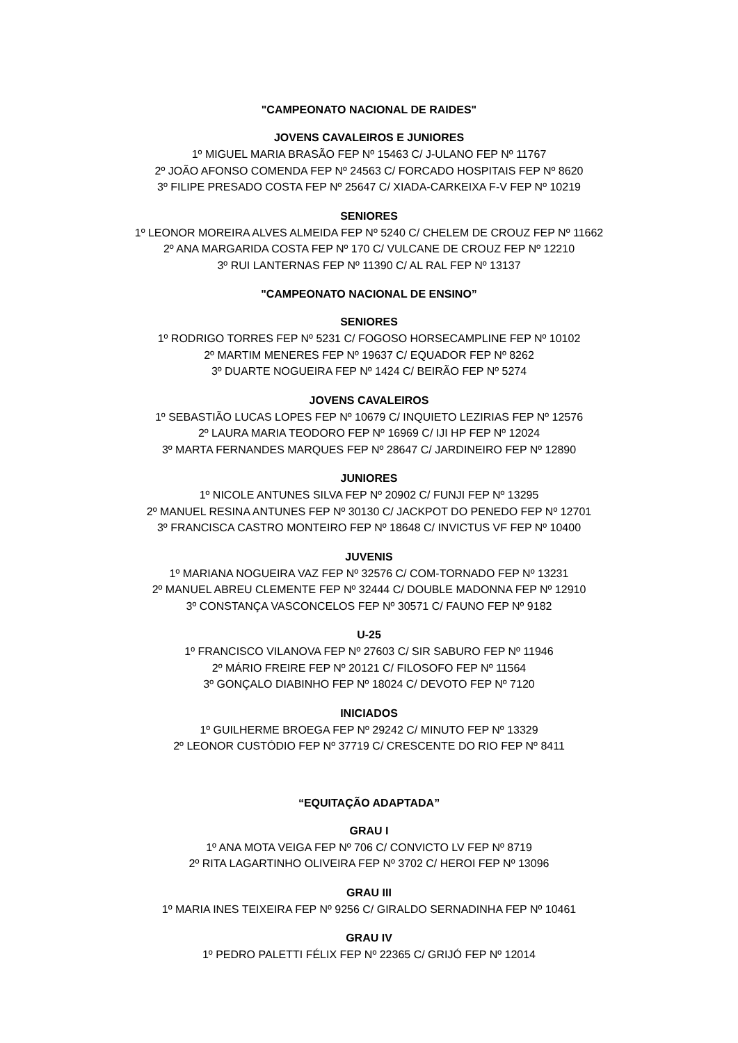"CAMPEONATO NACIONAL DE RAIDES"
JOVENS CAVALEIROS E JUNIORES
1º MIGUEL MARIA BRASÃO FEP Nº 15463 C/ J-ULANO FEP Nº 11767
2º JOÃO AFONSO COMENDA FEP Nº 24563 C/ FORCADO HOSPITAIS FEP Nº 8620
3º FILIPE PRESADO COSTA FEP Nº 25647 C/ XIADA-CARKEIXA F-V FEP Nº 10219
SENIORES
1º LEONOR MOREIRA ALVES ALMEIDA FEP Nº 5240 C/ CHELEM DE CROUZ FEP Nº 11662
2º ANA MARGARIDA COSTA FEP Nº 170 C/ VULCANE DE CROUZ FEP Nº 12210
3º RUI LANTERNAS FEP Nº 11390 C/ AL RAL FEP Nº 13137
"CAMPEONATO NACIONAL DE ENSINO”
SENIORES
1º RODRIGO TORRES FEP Nº 5231 C/ FOGOSO HORSECAMPLINE FEP Nº 10102
2º MARTIM MENERES FEP Nº 19637 C/ EQUADOR FEP Nº 8262
3º DUARTE NOGUEIRA FEP Nº 1424 C/ BEIRÃO FEP Nº 5274
JOVENS CAVALEIROS
1º SEBASTIÃO LUCAS LOPES FEP Nº 10679 C/ INQUIETO LEZIRIAS FEP Nº 12576
2º LAURA MARIA TEODORO FEP Nº 16969 C/ IJI HP FEP Nº 12024
3º MARTA FERNANDES MARQUES FEP Nº 28647 C/ JARDINEIRO FEP Nº 12890
JUNIORES
1º NICOLE ANTUNES SILVA FEP Nº 20902 C/ FUNJI FEP Nº 13295
2º MANUEL RESINA ANTUNES FEP Nº 30130 C/ JACKPOT DO PENEDO FEP Nº 12701
3º FRANCISCA CASTRO MONTEIRO FEP Nº 18648 C/ INVICTUS VF FEP Nº 10400
JUVENIS
1º MARIANA NOGUEIRA VAZ FEP Nº 32576 C/ COM-TORNADO FEP Nº 13231
2º MANUEL ABREU CLEMENTE FEP Nº 32444 C/ DOUBLE MADONNA FEP Nº 12910
3º CONSTANÇA VASCONCELOS FEP Nº 30571 C/ FAUNO FEP Nº 9182
U-25
1º FRANCISCO VILANOVA FEP Nº 27603 C/ SIR SABURO FEP Nº 11946
2º MÁRIO FREIRE FEP Nº 20121 C/ FILOSOFO FEP Nº 11564
3º GONÇALO DIABINHO FEP Nº 18024 C/ DEVOTO FEP Nº 7120
INICIADOS
1º GUILHERME BROEGA FEP Nº 29242 C/ MINUTO FEP Nº 13329
2º LEONOR CUSTÓDIO FEP Nº 37719 C/ CRESCENTE DO RIO FEP Nº 8411
“EQUITAÇÃO ADAPTADA”
GRAU I
1º ANA MOTA VEIGA FEP Nº 706 C/ CONVICTO LV FEP Nº 8719
2º RITA LAGARTINHO OLIVEIRA FEP Nº 3702 C/ HEROI FEP Nº 13096
GRAU III
1º MARIA INES TEIXEIRA FEP Nº 9256 C/ GIRALDO SERNADINHA FEP Nº 10461
GRAU IV
1º PEDRO PALETTI FÉLIX FEP Nº 22365 C/ GRIJÓ FEP Nº 12014